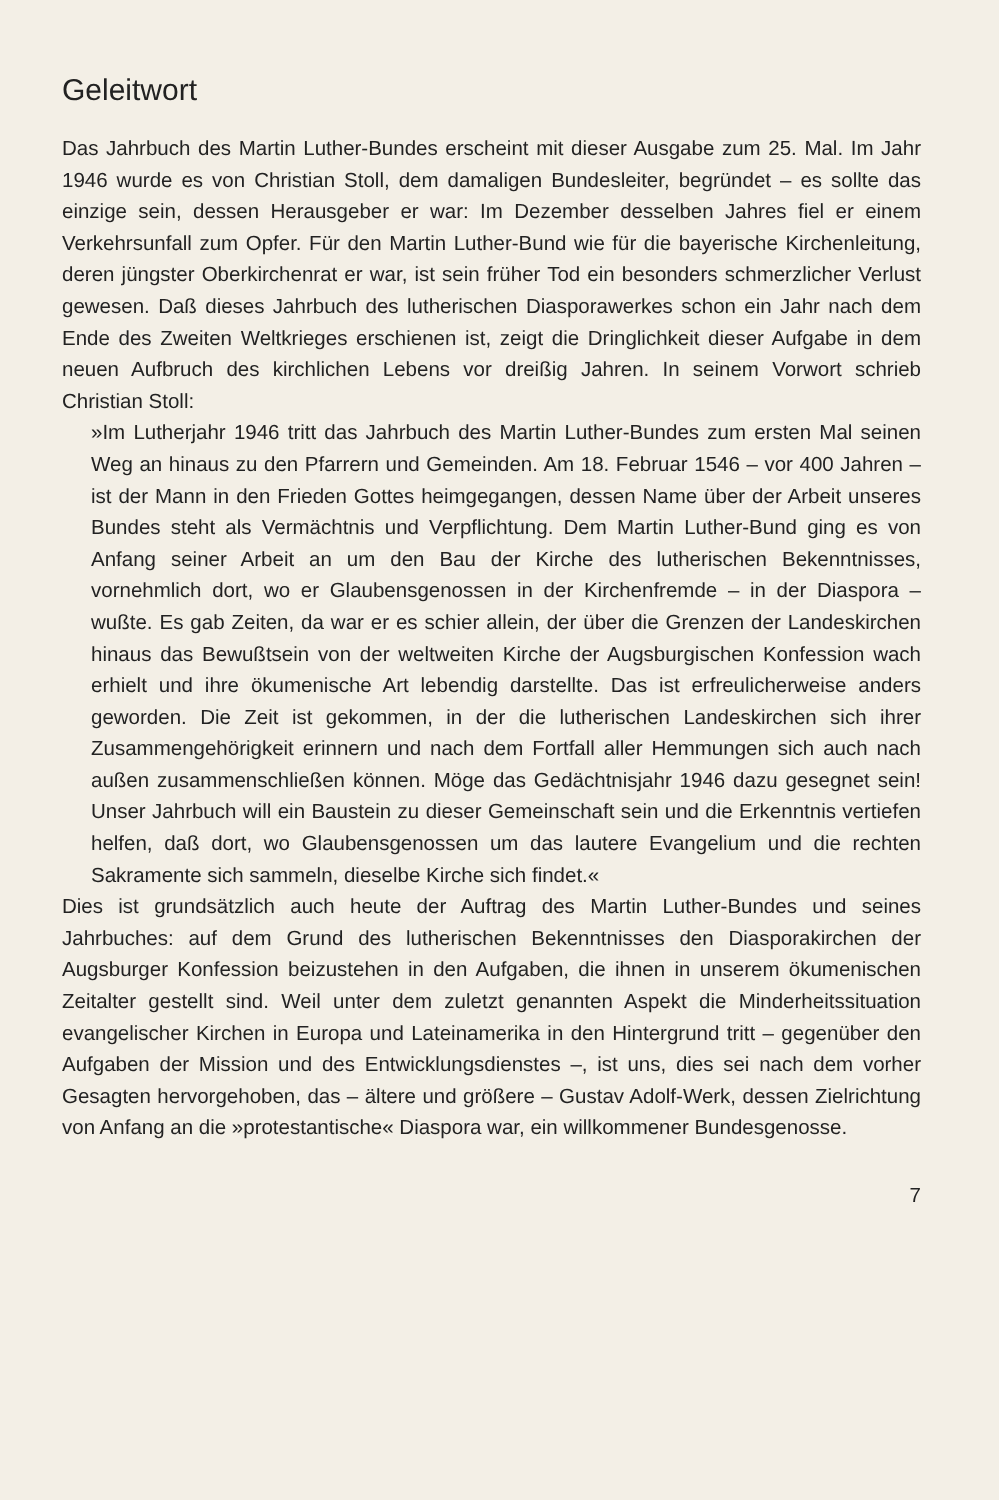Geleitwort
Das Jahrbuch des Martin Luther-Bundes erscheint mit dieser Ausgabe zum 25. Mal. Im Jahr 1946 wurde es von Christian Stoll, dem damaligen Bundesleiter, begründet – es sollte das einzige sein, dessen Herausgeber er war: Im Dezember desselben Jahres fiel er einem Verkehrsunfall zum Opfer. Für den Martin Luther-Bund wie für die bayerische Kirchenleitung, deren jüngster Oberkirchenrat er war, ist sein früher Tod ein besonders schmerzlicher Verlust gewesen. Daß dieses Jahrbuch des lutherischen Diasporawerkes schon ein Jahr nach dem Ende des Zweiten Weltkrieges erschienen ist, zeigt die Dringlichkeit dieser Aufgabe in dem neuen Aufbruch des kirchlichen Lebens vor dreißig Jahren. In seinem Vorwort schrieb Christian Stoll:
»Im Lutherjahr 1946 tritt das Jahrbuch des Martin Luther-Bundes zum ersten Mal seinen Weg an hinaus zu den Pfarrern und Gemeinden. Am 18. Februar 1546 – vor 400 Jahren – ist der Mann in den Frieden Gottes heimgegangen, dessen Name über der Arbeit unseres Bundes steht als Vermächtnis und Verpflichtung. Dem Martin Luther-Bund ging es von Anfang seiner Arbeit an um den Bau der Kirche des lutherischen Bekenntnisses, vornehmlich dort, wo er Glaubensgenossen in der Kirchenfremde – in der Diaspora – wußte. Es gab Zeiten, da war er es schier allein, der über die Grenzen der Landeskirchen hinaus das Bewußtsein von der weltweiten Kirche der Augsburgischen Konfession wach erhielt und ihre ökumenische Art lebendig darstellte. Das ist erfreulicherweise anders geworden. Die Zeit ist gekommen, in der die lutherischen Landeskirchen sich ihrer Zusammengehörigkeit erinnern und nach dem Fortfall aller Hemmungen sich auch nach außen zusammenschließen können. Möge das Gedächtnisjahr 1946 dazu gesegnet sein! Unser Jahrbuch will ein Baustein zu dieser Gemeinschaft sein und die Erkenntnis vertiefen helfen, daß dort, wo Glaubensgenossen um das lautere Evangelium und die rechten Sakramente sich sammeln, dieselbe Kirche sich findet.«
Dies ist grundsätzlich auch heute der Auftrag des Martin Luther-Bundes und seines Jahrbuches: auf dem Grund des lutherischen Bekenntnisses den Diasporakirchen der Augsburger Konfession beizustehen in den Aufgaben, die ihnen in unserem ökumenischen Zeitalter gestellt sind. Weil unter dem zuletzt genannten Aspekt die Minderheitssituation evangelischer Kirchen in Europa und Lateinamerika in den Hintergrund tritt – gegenüber den Aufgaben der Mission und des Entwicklungsdienstes –, ist uns, dies sei nach dem vorher Gesagten hervorgehoben, das – ältere und größere – Gustav Adolf-Werk, dessen Zielrichtung von Anfang an die »protestantische« Diaspora war, ein willkommener Bundesgenosse.
7